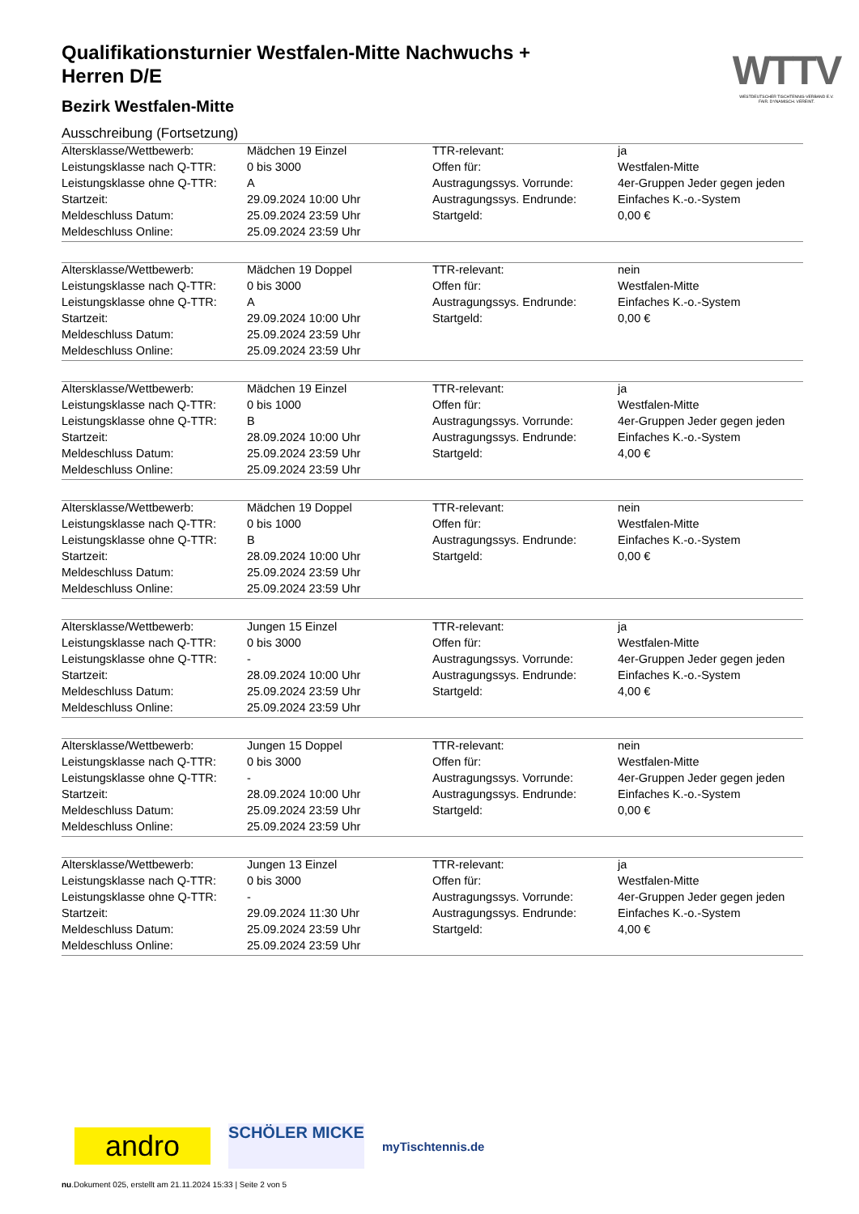WTTV
WESTDEUTSCHER TISCHTENNIS-VERBAND E.V.
FAIR. DYNAMISCH. VEREINT.
Qualifikationsturnier Westfalen-Mitte Nachwuchs + Herren D/E
Bezirk Westfalen-Mitte
Ausschreibung (Fortsetzung)
| Altersklasse/Wettbewerb: | Mädchen 19 Einzel | TTR-relevant: | ja |
| Leistungsklasse nach Q-TTR: | 0 bis 3000 | Offen für: | Westfalen-Mitte |
| Leistungsklasse ohne Q-TTR: | A | Austragungssys. Vorrunde: | 4er-Gruppen Jeder gegen jeden |
| Startzeit: | 29.09.2024 10:00 Uhr | Austragungssys. Endrunde: | Einfaches K.-o.-System |
| Meldeschluss Datum: | 25.09.2024 23:59 Uhr | Startgeld: | 0,00 € |
| Meldeschluss Online: | 25.09.2024 23:59 Uhr | | |
| Altersklasse/Wettbewerb: | Mädchen 19 Doppel | TTR-relevant: | nein |
| Leistungsklasse nach Q-TTR: | 0 bis 3000 | Offen für: | Westfalen-Mitte |
| Leistungsklasse ohne Q-TTR: | A | Austragungssys. Endrunde: | Einfaches K.-o.-System |
| Startzeit: | 29.09.2024 10:00 Uhr | Startgeld: | 0,00 € |
| Meldeschluss Datum: | 25.09.2024 23:59 Uhr | | |
| Meldeschluss Online: | 25.09.2024 23:59 Uhr | | |
| Altersklasse/Wettbewerb: | Mädchen 19 Einzel | TTR-relevant: | ja |
| Leistungsklasse nach Q-TTR: | 0 bis 1000 | Offen für: | Westfalen-Mitte |
| Leistungsklasse ohne Q-TTR: | B | Austragungssys. Vorrunde: | 4er-Gruppen Jeder gegen jeden |
| Startzeit: | 28.09.2024 10:00 Uhr | Austragungssys. Endrunde: | Einfaches K.-o.-System |
| Meldeschluss Datum: | 25.09.2024 23:59 Uhr | Startgeld: | 4,00 € |
| Meldeschluss Online: | 25.09.2024 23:59 Uhr | | |
| Altersklasse/Wettbewerb: | Mädchen 19 Doppel | TTR-relevant: | nein |
| Leistungsklasse nach Q-TTR: | 0 bis 1000 | Offen für: | Westfalen-Mitte |
| Leistungsklasse ohne Q-TTR: | B | Austragungssys. Endrunde: | Einfaches K.-o.-System |
| Startzeit: | 28.09.2024 10:00 Uhr | Startgeld: | 0,00 € |
| Meldeschluss Datum: | 25.09.2024 23:59 Uhr | | |
| Meldeschluss Online: | 25.09.2024 23:59 Uhr | | |
| Altersklasse/Wettbewerb: | Jungen 15 Einzel | TTR-relevant: | ja |
| Leistungsklasse nach Q-TTR: | 0 bis 3000 | Offen für: | Westfalen-Mitte |
| Leistungsklasse ohne Q-TTR: | - | Austragungssys. Vorrunde: | 4er-Gruppen Jeder gegen jeden |
| Startzeit: | 28.09.2024 10:00 Uhr | Austragungssys. Endrunde: | Einfaches K.-o.-System |
| Meldeschluss Datum: | 25.09.2024 23:59 Uhr | Startgeld: | 4,00 € |
| Meldeschluss Online: | 25.09.2024 23:59 Uhr | | |
| Altersklasse/Wettbewerb: | Jungen 15 Doppel | TTR-relevant: | nein |
| Leistungsklasse nach Q-TTR: | 0 bis 3000 | Offen für: | Westfalen-Mitte |
| Leistungsklasse ohne Q-TTR: | - | Austragungssys. Vorrunde: | 4er-Gruppen Jeder gegen jeden |
| Startzeit: | 28.09.2024 10:00 Uhr | Austragungssys. Endrunde: | Einfaches K.-o.-System |
| Meldeschluss Datum: | 25.09.2024 23:59 Uhr | Startgeld: | 0,00 € |
| Meldeschluss Online: | 25.09.2024 23:59 Uhr | | |
| Altersklasse/Wettbewerb: | Jungen 13 Einzel | TTR-relevant: | ja |
| Leistungsklasse nach Q-TTR: | 0 bis 3000 | Offen für: | Westfalen-Mitte |
| Leistungsklasse ohne Q-TTR: | - | Austragungssys. Vorrunde: | 4er-Gruppen Jeder gegen jeden |
| Startzeit: | 29.09.2024 11:30 Uhr | Austragungssys. Endrunde: | Einfaches K.-o.-System |
| Meldeschluss Datum: | 25.09.2024 23:59 Uhr | Startgeld: | 4,00 € |
| Meldeschluss Online: | 25.09.2024 23:59 Uhr | | |
andro
SCHÖLER MICKE
myTischtennis.de
nu.Dokument 025, erstellt am 21.11.2024 15:33 | Seite 2 von 5